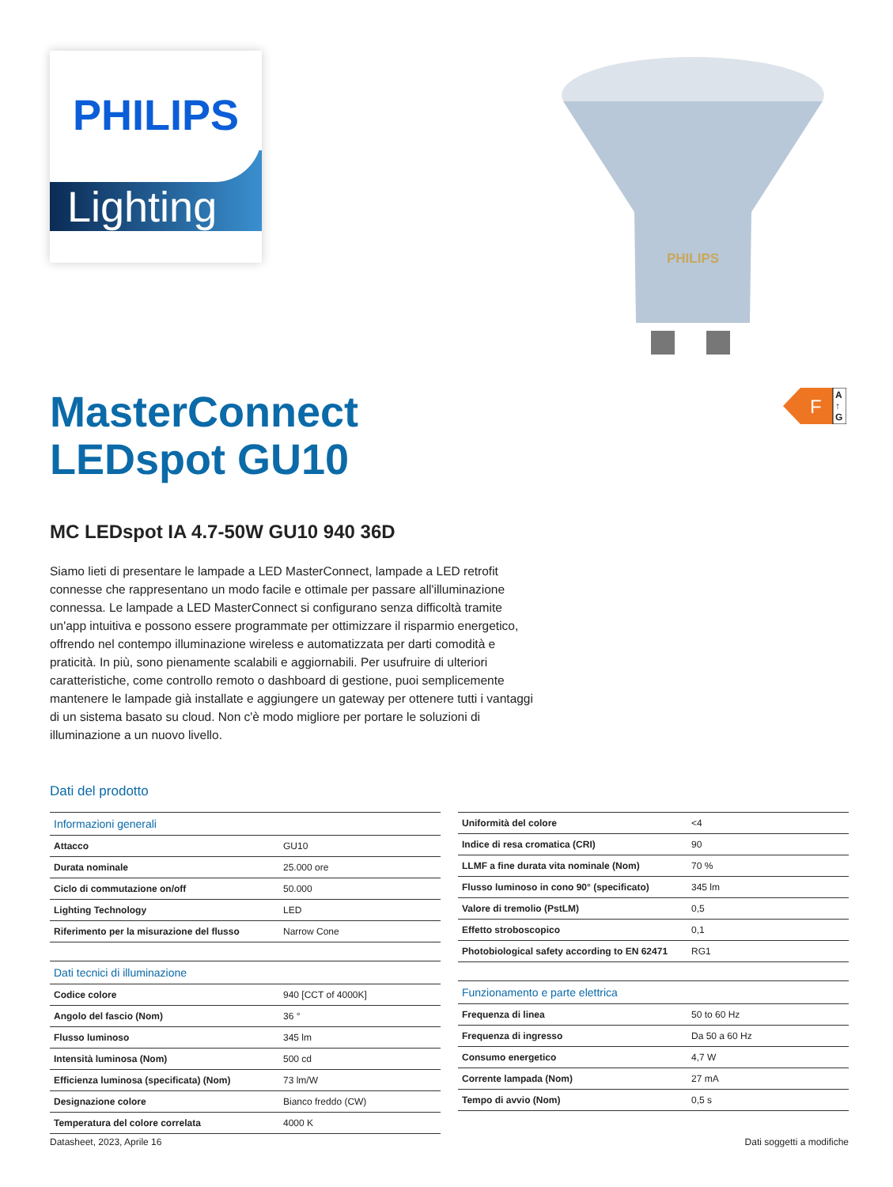PHILIPS
Lighting
PHILIPS
F
A
↑
G
MasterConnect
LEDspot GU10
MC LEDspot IA 4.7-50W GU10 940 36D
Siamo lieti di presentare le lampade a LED MasterConnect, lampade a LED retrofit connesse che rappresentano un modo facile e ottimale per passare all'illuminazione connessa. Le lampade a LED MasterConnect si configurano senza difficoltà tramite un'app intuitiva e possono essere programmate per ottimizzare il risparmio energetico, offrendo nel contempo illuminazione wireless e automatizzata per darti comodità e praticità. In più, sono pienamente scalabili e aggiornabili. Per usufruire di ulteriori caratteristiche, come controllo remoto o dashboard di gestione, puoi semplicemente mantenere le lampade già installate e aggiungere un gateway per ottenere tutti i vantaggi di un sistema basato su cloud. Non c'è modo migliore per portare le soluzioni di illuminazione a un nuovo livello.
Dati del prodotto
| Informazioni generali | |
| Attacco | GU10 |
| Durata nominale | 25.000 ore |
| Ciclo di commutazione on/off | 50.000 |
| Lighting Technology | LED |
| Riferimento per la misurazione del flusso | Narrow Cone |
| Dati tecnici di illuminazione | |
| Codice colore | 940 [CCT of 4000K] |
| Angolo del fascio (Nom) | 36 ° |
| Flusso luminoso | 345 lm |
| Intensità luminosa (Nom) | 500 cd |
| Efficienza luminosa (specificata) (Nom) | 73 lm/W |
| Designazione colore | Bianco freddo (CW) |
| Temperatura del colore correlata | 4000 K |
| Uniformità del colore | <4 |
| Indice di resa cromatica (CRI) | 90 |
| LLMF a fine durata vita nominale (Nom) | 70 % |
| Flusso luminoso in cono 90° (specificato) | 345 lm |
| Valore di tremolio (PstLM) | 0,5 |
| Effetto stroboscopico | 0,1 |
| Photobiological safety according to EN 62471 | RG1 |
| Funzionamento e parte elettrica | |
| Frequenza di linea | 50 to 60 Hz |
| Frequenza di ingresso | Da 50 a 60 Hz |
| Consumo energetico | 4,7 W |
| Corrente lampada (Nom) | 27 mA |
| Tempo di avvio (Nom) | 0,5 s |
Datasheet, 2023, Aprile 16 Dati soggetti a modifiche